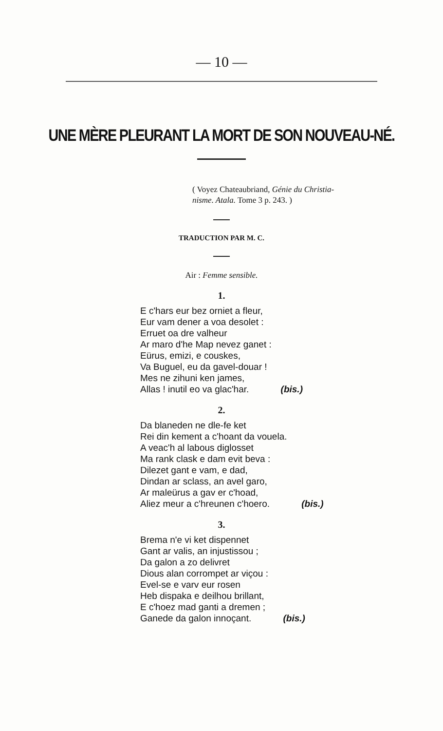— 10 —
UNE MÈRE PLEURANT LA MORT DE SON NOUVEAU-NÉ.
( Voyez Chateaubriand, Génie du Christia-
nisme. Atala. Tome 3 p. 243. )
TRADUCTION PAR M. C.
Air : Femme sensible.
1.
E c'hars eur bez orniet a fleur,
Eur vam dener a voa desolet :
Erruet oa dre valheur
Ar maro d'he Map nevez ganet :
Eürus, emizi, e couskes,
Va Buguel, eu da gavel-douar !
Mes ne zihuni ken james,
Allas ! inutil eo va glac'har. (bis.)
2.
Da blaneden ne dle-fe ket
Rei din kement a c'hoant da vouela.
A veac'h al labous diglosset
Ma rank clask e dam evit beva :
Dilezet gant e vam, e dad,
Dindan ar sclass, an avel garo,
Ar maleürus a gav er c'hoad,
Aliez meur a c'hreunen c'hoero. (bis.)
3.
Brema n'e vi ket dispennet
Gant ar valis, an injustissou ;
Da galon a zo delivret
Dious alan corrompet ar viçou :
Evel-se e varv eur rosen
Heb dispaka e deilhou brillant,
E c'hoez mad ganti a dremen ;
Ganede da galon innoçant. (bis.)